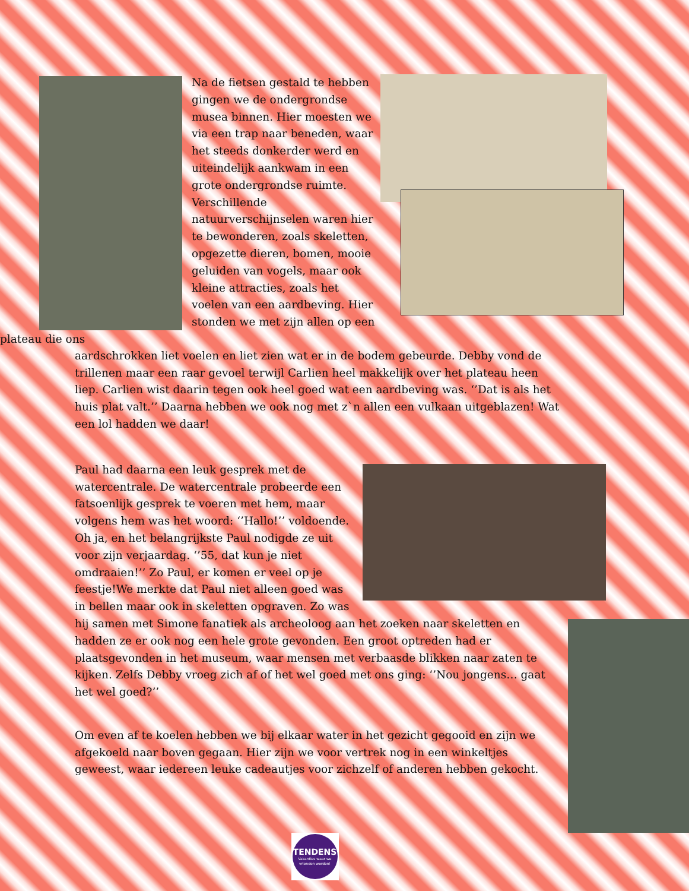Na de fietsen gestald te hebben gingen we de ondergrondse musea binnen. Hier moesten we via een trap naar beneden, waar het steeds donkerder werd en uiteindelijk aankwam in een grote ondergrondse ruimte. Verschillende natuurverschijnselen waren hier te bewonderen, zoals skeletten, opgezette dieren, bomen, mooie geluiden van vogels, maar ook kleine attracties, zoals het voelen van een aardbeving. Hier stonden we met zijn allen op een plateau die ons
aardschrokken liet voelen en liet zien wat er in de bodem gebeurde. Debby vond de trillenen maar een raar gevoel terwijl Carlien heel makkelijk over het plateau heen liep. Carlien wist daarin tegen ook heel goed wat een aardbeving was. ‘’Dat is als het huis plat valt.’’ Daarna hebben we ook nog met z`n allen een vulkaan uitgeblazen! Wat een lol hadden we daar!
Paul had daarna een leuk gesprek met de watercentrale. De watercentrale probeerde een fatsoenlijk gesprek te voeren met hem, maar volgens hem was het woord: ‘’Hallo!’’ voldoende. Oh ja, en het belangrijkste Paul nodigde ze uit voor zijn verjaardag. ‘’55, dat kun je niet omdraaien!’’ Zo Paul, er komen er veel op je feestje!We merkte dat Paul niet alleen goed was in bellen maar ook in skeletten opgraven. Zo was hij samen met Simone fanatiek als archeoloog aan het zoeken naar skeletten en hadden ze er ook nog een hele grote gevonden. Een groot optreden had er plaatsgevonden in het museum, waar mensen met verbaasde blikken naar zaten te kijken. Zelfs Debby vroeg zich af of het wel goed met ons ging: ‘’Nou jongens… gaat het wel goed?’’
Om even af te koelen hebben we bij elkaar water in het gezicht gegooid en zijn we afgekoeld naar boven gegaan. Hier zijn we voor vertrek nog in een winkeltjes geweest, waar iedereen leuke cadeautjes voor zichzelf of anderen hebben gekocht.
TENDENS
Vakanties waar we vrienden worden!